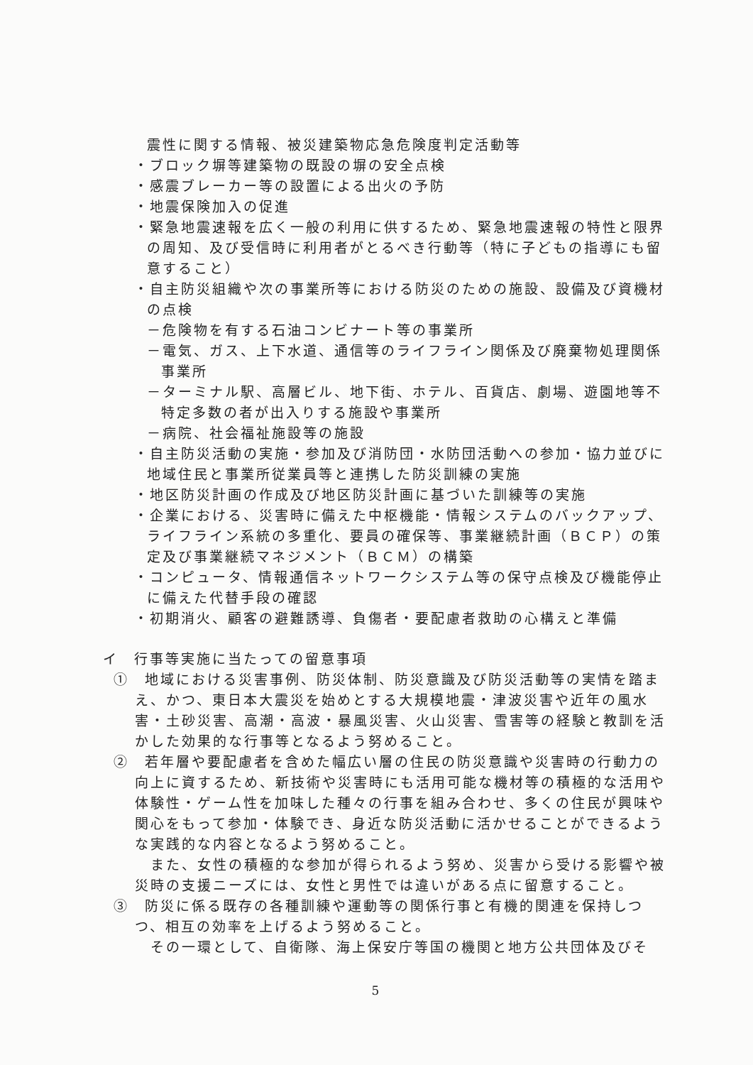震性に関する情報、被災建築物応急危険度判定活動等
・ブロック塀等建築物の既設の塀の安全点検
・感震ブレーカー等の設置による出火の予防
・地震保険加入の促進
・緊急地震速報を広く一般の利用に供するため、緊急地震速報の特性と限界の周知、及び受信時に利用者がとるべき行動等（特に子どもの指導にも留意すること）
・自主防災組織や次の事業所等における防災のための施設、設備及び資機材の点検
－危険物を有する石油コンビナート等の事業所
－電気、ガス、上下水道、通信等のライフライン関係及び廃棄物処理関係事業所
－ターミナル駅、高層ビル、地下街、ホテル、百貨店、劇場、遊園地等不特定多数の者が出入りする施設や事業所
－病院、社会福祉施設等の施設
・自主防災活動の実施・参加及び消防団・水防団活動への参加・協力並びに地域住民と事業所従業員等と連携した防災訓練の実施
・地区防災計画の作成及び地区防災計画に基づいた訓練等の実施
・企業における、災害時に備えた中枢機能・情報システムのバックアップ、ライフライン系統の多重化、要員の確保等、事業継続計画（ＢＣＰ）の策定及び事業継続マネジメント（ＢＣＭ）の構築
・コンピュータ、情報通信ネットワークシステム等の保守点検及び機能停止に備えた代替手段の確認
・初期消火、顧客の避難誘導、負傷者・要配慮者救助の心構えと準備
イ　行事等実施に当たっての留意事項
①　地域における災害事例、防災体制、防災意識及び防災活動等の実情を踏まえ、かつ、東日本大震災を始めとする大規模地震・津波災害や近年の風水害・土砂災害、高潮・高波・暴風災害、火山災害、雪害等の経験と教訓を活かした効果的な行事等となるよう努めること。
②　若年層や要配慮者を含めた幅広い層の住民の防災意識や災害時の行動力の向上に資するため、新技術や災害時にも活用可能な機材等の積極的な活用や体験性・ゲーム性を加味した種々の行事を組み合わせ、多くの住民が興味や関心をもって参加・体験でき、身近な防災活動に活かせることができるような実践的な内容となるよう努めること。
また、女性の積極的な参加が得られるよう努め、災害から受ける影響や被災時の支援ニーズには、女性と男性では違いがある点に留意すること。
③　防災に係る既存の各種訓練や運動等の関係行事と有機的関連を保持しつつ、相互の効率を上げるよう努めること。
その一環として、自衛隊、海上保安庁等国の機関と地方公共団体及びそ
5